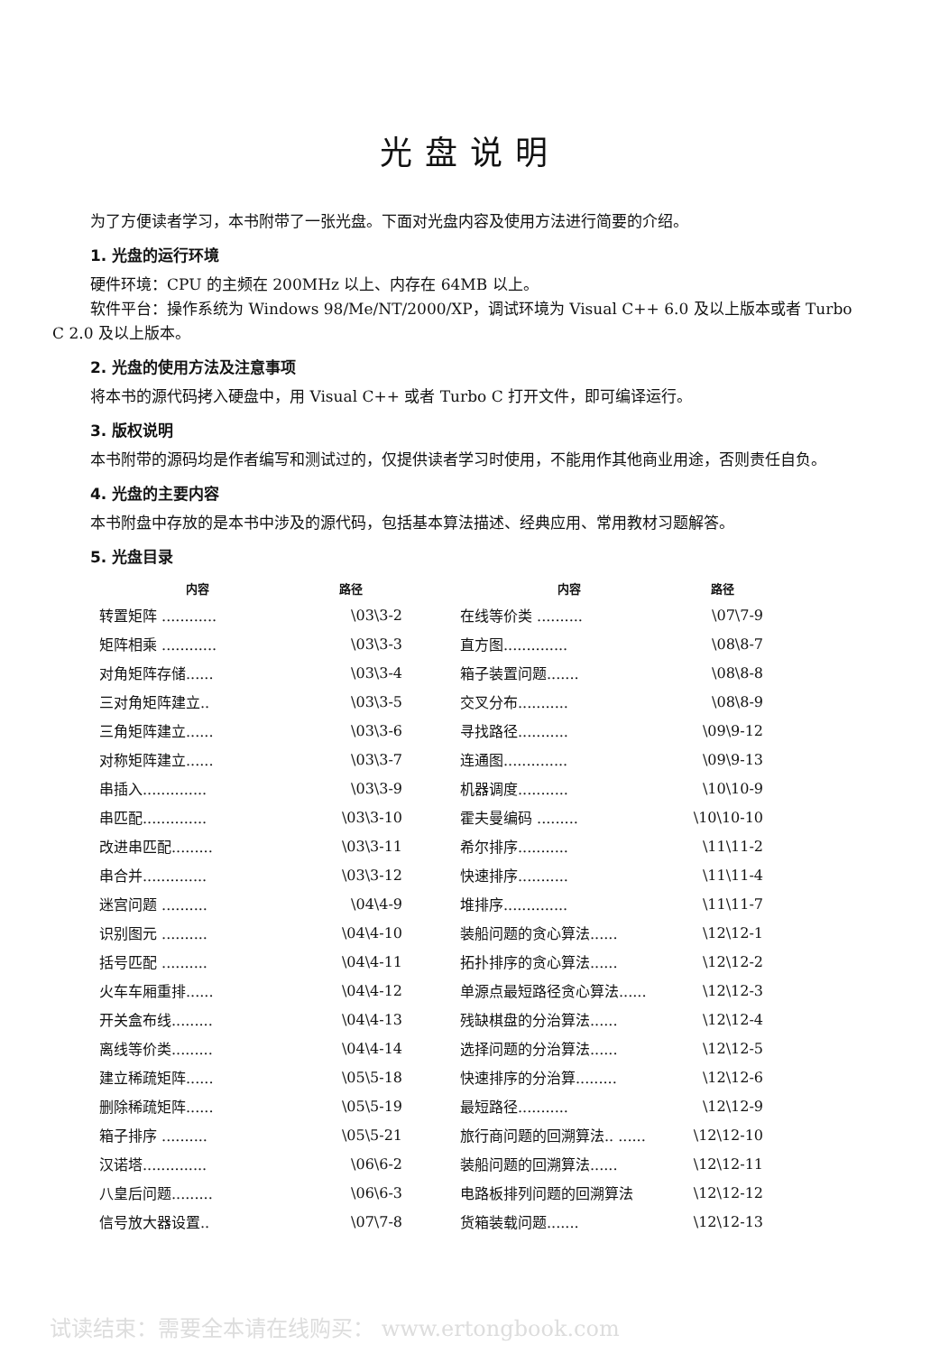光盘说明
为了方便读者学习，本书附带了一张光盘。下面对光盘内容及使用方法进行简要的介绍。
1. 光盘的运行环境
硬件环境：CPU 的主频在 200MHz 以上、内存在 64MB 以上。
软件平台：操作系统为 Windows 98/Me/NT/2000/XP，调试环境为 Visual C++ 6.0 及以上版本或者 Turbo C 2.0 及以上版本。
2. 光盘的使用方法及注意事项
将本书的源代码拷入硬盘中，用 Visual C++ 或者 Turbo C 打开文件，即可编译运行。
3. 版权说明
本书附带的源码均是作者编写和测试过的，仅提供读者学习时使用，不能用作其他商业用途，否则责任自负。
4. 光盘的主要内容
本书附盘中存放的是本书中涉及的源代码，包括基本算法描述、经典应用、常用教材习题解答。
5. 光盘目录
| 内容 | 路径 |
| --- | --- |
| 转置矩阵 ............ | \03\3-2 |
| 矩阵相乘 ............ | \03\3-3 |
| 对角矩阵存储...... | \03\3-4 |
| 三对角矩阵建立.. | \03\3-5 |
| 三角矩阵建立...... | \03\3-6 |
| 对称矩阵建立...... | \03\3-7 |
| 串插入.............. | \03\3-9 |
| 串匹配.............. | \03\3-10 |
| 改进串匹配......... | \03\3-11 |
| 串合并.............. | \03\3-12 |
| 迷宫问题 .......... | \04\4-9 |
| 识别图元 .......... | \04\4-10 |
| 括号匹配 .......... | \04\4-11 |
| 火车车厢重排...... | \04\4-12 |
| 开关盒布线......... | \04\4-13 |
| 离线等价类......... | \04\4-14 |
| 建立稀疏矩阵...... | \05\5-18 |
| 删除稀疏矩阵...... | \05\5-19 |
| 箱子排序 .......... | \05\5-21 |
| 汉诺塔.............. | \06\6-2 |
| 八皇后问题......... | \06\6-3 |
| 信号放大器设置.. | \07\7-8 |
| 内容 | 路径 |
| --- | --- |
| 在线等价类 .......... | \07\7-9 |
| 直方图.............. | \08\8-7 |
| 箱子装置问题....... | \08\8-8 |
| 交叉分布........... | \08\8-9 |
| 寻找路径........... | \09\9-12 |
| 连通图.............. | \09\9-13 |
| 机器调度........... | \10\10-9 |
| 霍夫曼编码 ......... | \10\10-10 |
| 希尔排序........... | \11\11-2 |
| 快速排序........... | \11\11-4 |
| 堆排序.............. | \11\11-7 |
| 装船问题的贪心算法...... | \12\12-1 |
| 拓扑排序的贪心算法...... | \12\12-2 |
| 单源点最短路径贪心算法...... | \12\12-3 |
| 残缺棋盘的分治算法...... | \12\12-4 |
| 选择问题的分治算法...... | \12\12-5 |
| 快速排序的分治算......... | \12\12-6 |
| 最短路径........... | \12\12-9 |
| 旅行商问题的回溯算法.. ...... | \12\12-10 |
| 装船问题的回溯算法...... | \12\12-11 |
| 电路板排列问题的回溯算法 | \12\12-12 |
| 货箱装载问题....... | \12\12-13 |
试读结束：需要全本请在线购买： www.ertongbook.com